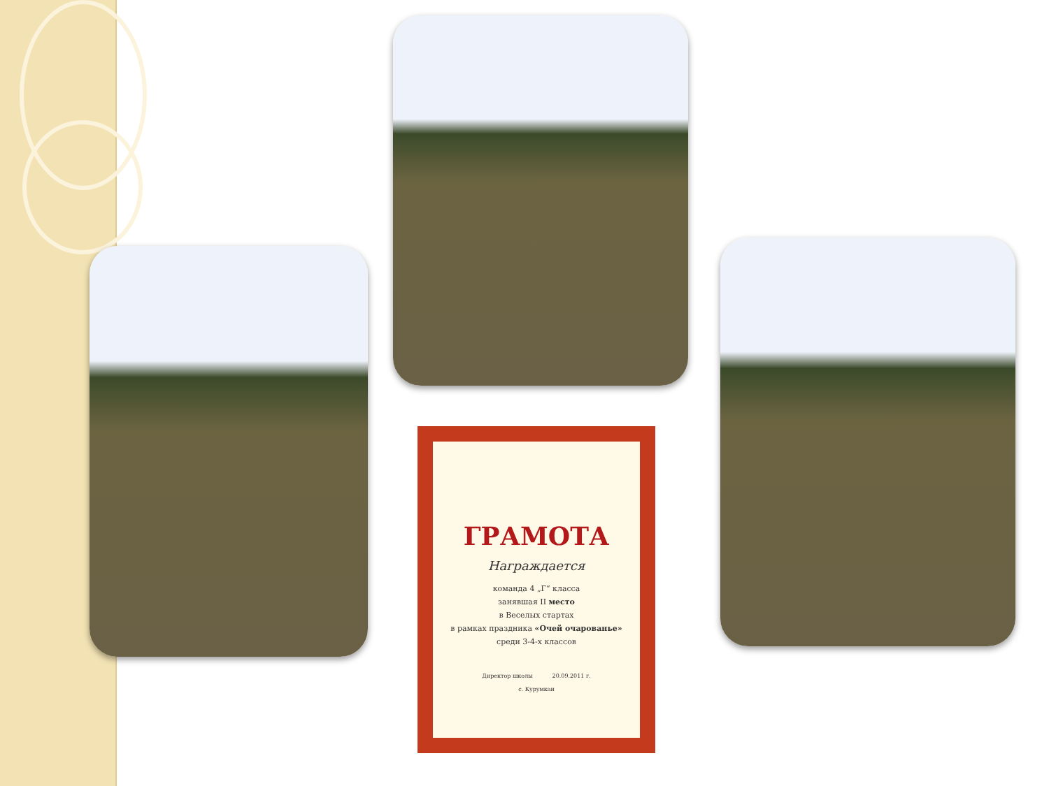ГРАМОТА
Награждается
команда 4 „Г“ класса
занявшая II место
в Веселых стартах
в рамках праздника «Очей очарованье»
среди 3-4-х классов
Директор школы 20.09.2011 г.
с. Курумкан